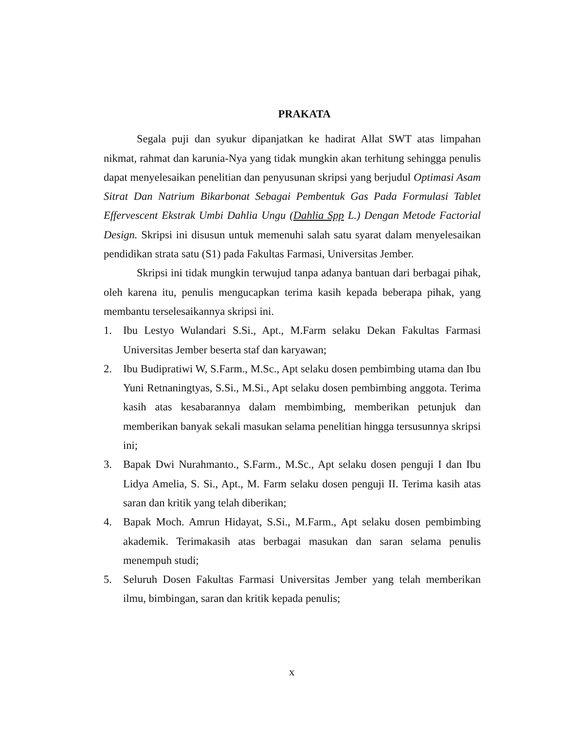PRAKATA
Segala puji dan syukur dipanjatkan ke hadirat Allat SWT atas limpahan nikmat, rahmat dan karunia-Nya yang tidak mungkin akan terhitung sehingga penulis dapat menyelesaikan penelitian dan penyusunan skripsi yang berjudul Optimasi Asam Sitrat Dan Natrium Bikarbonat Sebagai Pembentuk Gas Pada Formulasi Tablet Effervescent Ekstrak Umbi Dahlia Ungu (Dahlia Spp L.) Dengan Metode Factorial Design. Skripsi ini disusun untuk memenuhi salah satu syarat dalam menyelesaikan pendidikan strata satu (S1) pada Fakultas Farmasi, Universitas Jember.
Skripsi ini tidak mungkin terwujud tanpa adanya bantuan dari berbagai pihak, oleh karena itu, penulis mengucapkan terima kasih kepada beberapa pihak, yang membantu terselesaikannya skripsi ini.
1. Ibu Lestyo Wulandari S.Si., Apt., M.Farm selaku Dekan Fakultas Farmasi Universitas Jember beserta staf dan karyawan;
2. Ibu Budipratiwi W, S.Farm., M.Sc., Apt selaku dosen pembimbing utama dan Ibu Yuni Retnaningtyas, S.Si., M.Si., Apt selaku dosen pembimbing anggota. Terima kasih atas kesabarannya dalam membimbing, memberikan petunjuk dan memberikan banyak sekali masukan selama penelitian hingga tersusunnya skripsi ini;
3. Bapak Dwi Nurahmanto., S.Farm., M.Sc., Apt selaku dosen penguji I dan Ibu Lidya Amelia, S. Si., Apt., M. Farm selaku dosen penguji II. Terima kasih atas saran dan kritik yang telah diberikan;
4. Bapak Moch. Amrun Hidayat, S.Si., M.Farm., Apt selaku dosen pembimbing akademik. Terimakasih atas berbagai masukan dan saran selama penulis menempuh studi;
5. Seluruh Dosen Fakultas Farmasi Universitas Jember yang telah memberikan ilmu, bimbingan, saran dan kritik kepada penulis;
x